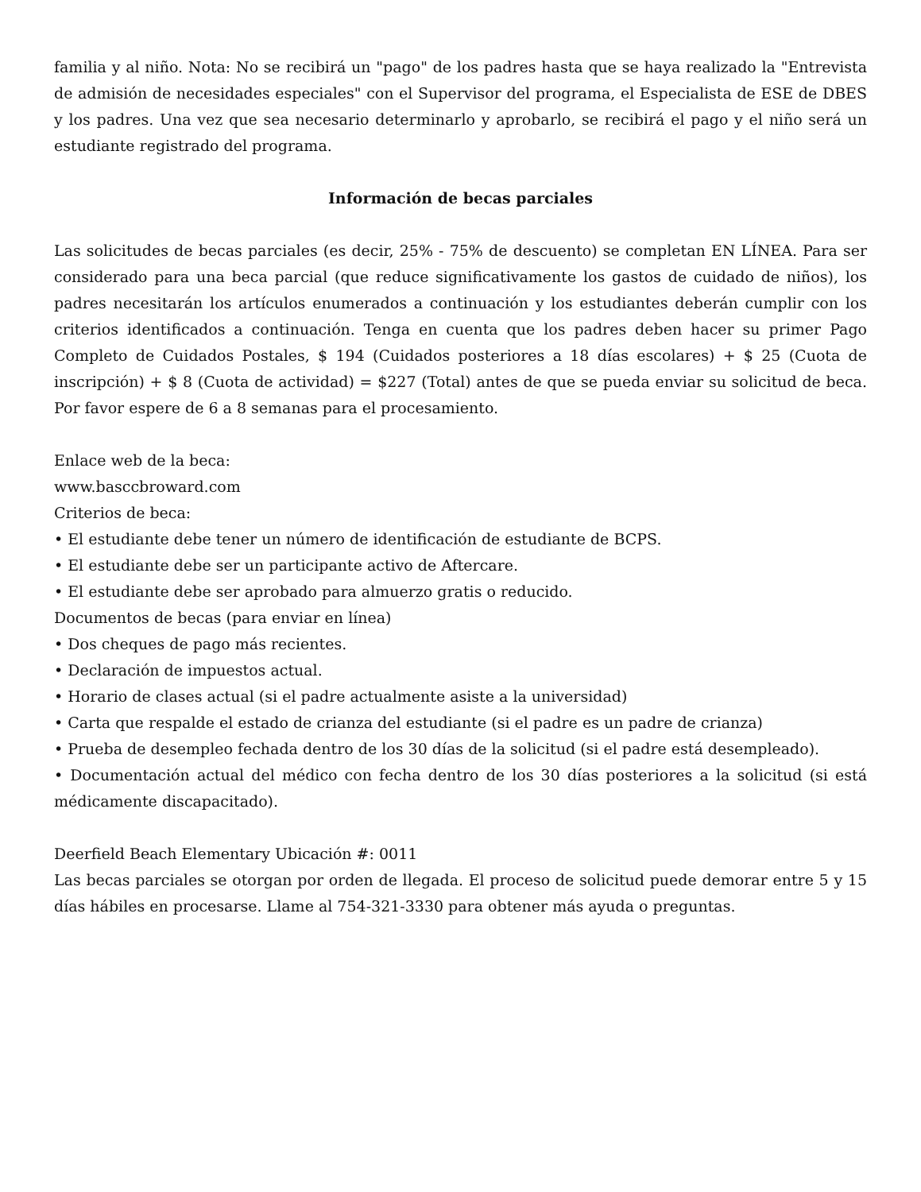familia y al niño. Nota: No se recibirá un "pago" de los padres hasta que se haya realizado la "Entrevista de admisión de necesidades especiales" con el Supervisor del programa, el Especialista de ESE de DBES y los padres. Una vez que sea necesario determinarlo y aprobarlo, se recibirá el pago y el niño será un estudiante registrado del programa.
Información de becas parciales
Las solicitudes de becas parciales (es decir, 25% - 75% de descuento) se completan EN LÍNEA. Para ser considerado para una beca parcial (que reduce significativamente los gastos de cuidado de niños), los padres necesitarán los artículos enumerados a continuación y los estudiantes deberán cumplir con los criterios identificados a continuación. Tenga en cuenta que los padres deben hacer su primer Pago Completo de Cuidados Postales, $ 194 (Cuidados posteriores a 18 días escolares) + $ 25 (Cuota de inscripción) + $ 8 (Cuota de actividad) = $227 (Total) antes de que se pueda enviar su solicitud de beca. Por favor espere de 6 a 8 semanas para el procesamiento.
Enlace web de la beca:
www.basccbroward.com
Criterios de beca:
• El estudiante debe tener un número de identificación de estudiante de BCPS.
• El estudiante debe ser un participante activo de Aftercare.
• El estudiante debe ser aprobado para almuerzo gratis o reducido.
Documentos de becas (para enviar en línea)
• Dos cheques de pago más recientes.
• Declaración de impuestos actual.
• Horario de clases actual (si el padre actualmente asiste a la universidad)
• Carta que respalde el estado de crianza del estudiante (si el padre es un padre de crianza)
• Prueba de desempleo fechada dentro de los 30 días de la solicitud (si el padre está desempleado).
• Documentación actual del médico con fecha dentro de los 30 días posteriores a la solicitud (si está médicamente discapacitado).
Deerfield Beach Elementary Ubicación #: 0011
Las becas parciales se otorgan por orden de llegada. El proceso de solicitud puede demorar entre 5 y 15 días hábiles en procesarse. Llame al 754-321-3330 para obtener más ayuda o preguntas.